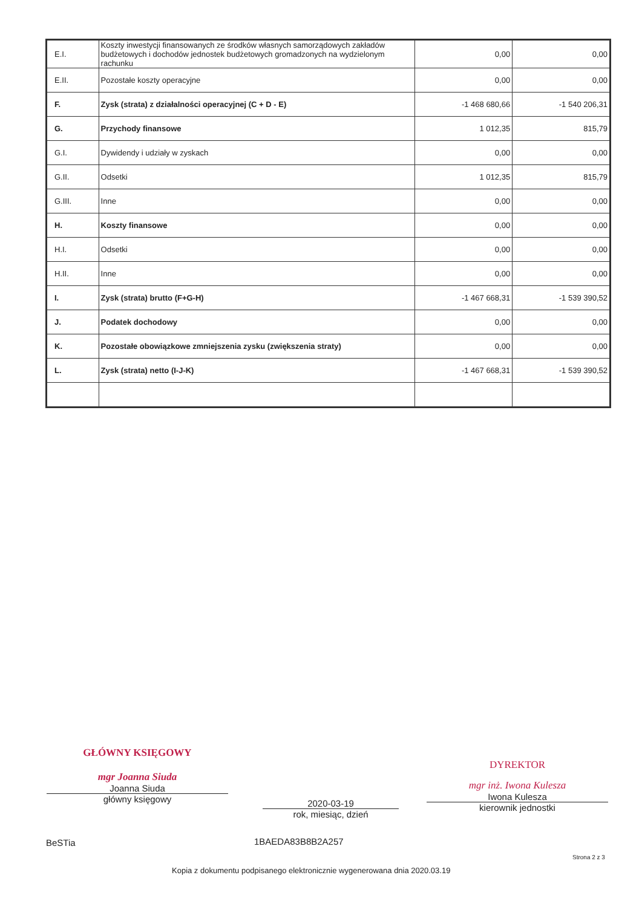| E.I. | Koszty inwestycji finansowanych ze środków własnych samorządowych zakładów budżetowych i dochodów jednostek budżetowych gromadzonych na wydzielonym rachunku | 0,00 | 0,00 |
| E.II. | Pozostałe koszty operacyjne | 0,00 | 0,00 |
| F. | Zysk (strata) z działalności operacyjnej (C + D - E) | -1 468 680,66 | -1 540 206,31 |
| G. | Przychody finansowe | 1 012,35 | 815,79 |
| G.I. | Dywidendy i udziały w zyskach | 0,00 | 0,00 |
| G.II. | Odsetki | 1 012,35 | 815,79 |
| G.III. | Inne | 0,00 | 0,00 |
| H. | Koszty finansowe | 0,00 | 0,00 |
| H.I. | Odsetki | 0,00 | 0,00 |
| H.II. | Inne | 0,00 | 0,00 |
| I. | Zysk (strata) brutto (F+G-H) | -1 467 668,31 | -1 539 390,52 |
| J. | Podatek dochodowy | 0,00 | 0,00 |
| K. | Pozostałe obowiązkowe zmniejszenia zysku (zwiększenia straty) | 0,00 | 0,00 |
| L. | Zysk (strata) netto (I-J-K) | -1 467 668,31 | -1 539 390,52 |
GŁÓWNY KSIĘGOWY
mgr Joanna Siuda
Joanna Siuda
główny księgowy
2020-03-19
rok, miesiąc, dzień
DYREKTOR
mgr inż. Iwona Kulesza
Iwona Kulesza
kierownik jednostki
BeSTia 1BAEDA83B8B2A257
Strona 2 z 3
Kopia z dokumentu podpisanego elektronicznie wygenerowana dnia 2020.03.19